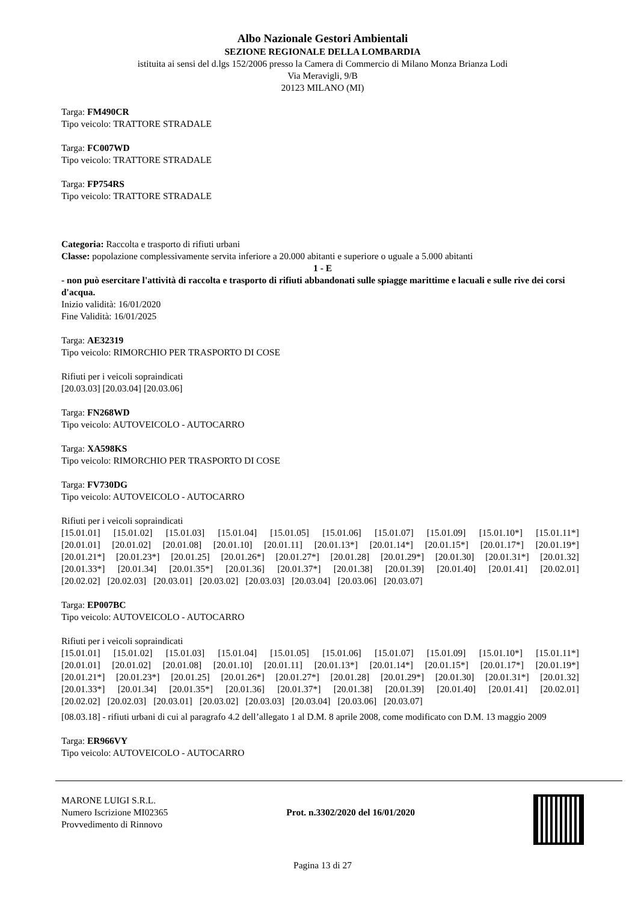Albo Nazionale Gestori Ambientali
SEZIONE REGIONALE DELLA LOMBARDIA
istituita ai sensi del d.lgs 152/2006 presso la Camera di Commercio di Milano Monza Brianza Lodi
Via Meravigli, 9/B
20123 MILANO (MI)
Targa: FM490CR
Tipo veicolo: TRATTORE STRADALE
Targa: FC007WD
Tipo veicolo: TRATTORE STRADALE
Targa: FP754RS
Tipo veicolo: TRATTORE STRADALE
Categoria: Raccolta e trasporto di rifiuti urbani
Classe: popolazione complessivamente servita inferiore a 20.000 abitanti e superiore o uguale a 5.000 abitanti
1 - E
- non può esercitare l'attività di raccolta e trasporto di rifiuti abbandonati sulle spiagge marittime e lacuali e sulle rive dei corsi d'acqua.
Inizio validità: 16/01/2020
Fine Validità: 16/01/2025
Targa: AE32319
Tipo veicolo: RIMORCHIO PER TRASPORTO DI COSE
Rifiuti per i veicoli sopraindicati
[20.03.03] [20.03.04] [20.03.06]
Targa: FN268WD
Tipo veicolo: AUTOVEICOLO - AUTOCARRO
Targa: XA598KS
Tipo veicolo: RIMORCHIO PER TRASPORTO DI COSE
Targa: FV730DG
Tipo veicolo: AUTOVEICOLO - AUTOCARRO
Rifiuti per i veicoli sopraindicati
[15.01.01] [15.01.02] [15.01.03] [15.01.04] [15.01.05] [15.01.06] [15.01.07] [15.01.09] [15.01.10*] [15.01.11*]
[20.01.01] [20.01.02] [20.01.08] [20.01.10] [20.01.11] [20.01.13*] [20.01.14*] [20.01.15*] [20.01.17*] [20.01.19*]
[20.01.21*] [20.01.23*] [20.01.25] [20.01.26*] [20.01.27*] [20.01.28] [20.01.29*] [20.01.30] [20.01.31*] [20.01.32]
[20.01.33*] [20.01.34] [20.01.35*] [20.01.36] [20.01.37*] [20.01.38] [20.01.39] [20.01.40] [20.01.41] [20.02.01]
[20.02.02] [20.02.03] [20.03.01] [20.03.02] [20.03.03] [20.03.04] [20.03.06] [20.03.07]
Targa: EP007BC
Tipo veicolo: AUTOVEICOLO - AUTOCARRO
Rifiuti per i veicoli sopraindicati
[15.01.01] [15.01.02] [15.01.03] [15.01.04] [15.01.05] [15.01.06] [15.01.07] [15.01.09] [15.01.10*] [15.01.11*]
[20.01.01] [20.01.02] [20.01.08] [20.01.10] [20.01.11] [20.01.13*] [20.01.14*] [20.01.15*] [20.01.17*] [20.01.19*]
[20.01.21*] [20.01.23*] [20.01.25] [20.01.26*] [20.01.27*] [20.01.28] [20.01.29*] [20.01.30] [20.01.31*] [20.01.32]
[20.01.33*] [20.01.34] [20.01.35*] [20.01.36] [20.01.37*] [20.01.38] [20.01.39] [20.01.40] [20.01.41] [20.02.01]
[20.02.02] [20.02.03] [20.03.01] [20.03.02] [20.03.03] [20.03.04] [20.03.06] [20.03.07]
[08.03.18] - rifiuti urbani di cui al paragrafo 4.2 dell’allegato 1 al D.M. 8 aprile 2008, come modificato con D.M. 13 maggio 2009
Targa: ER966VY
Tipo veicolo: AUTOVEICOLO - AUTOCARRO
MARONE LUIGI S.R.L.
Numero Iscrizione MI02365
Provvedimento di Rinnovo
Prot. n.3302/2020 del 16/01/2020
Pagina 13 di 27